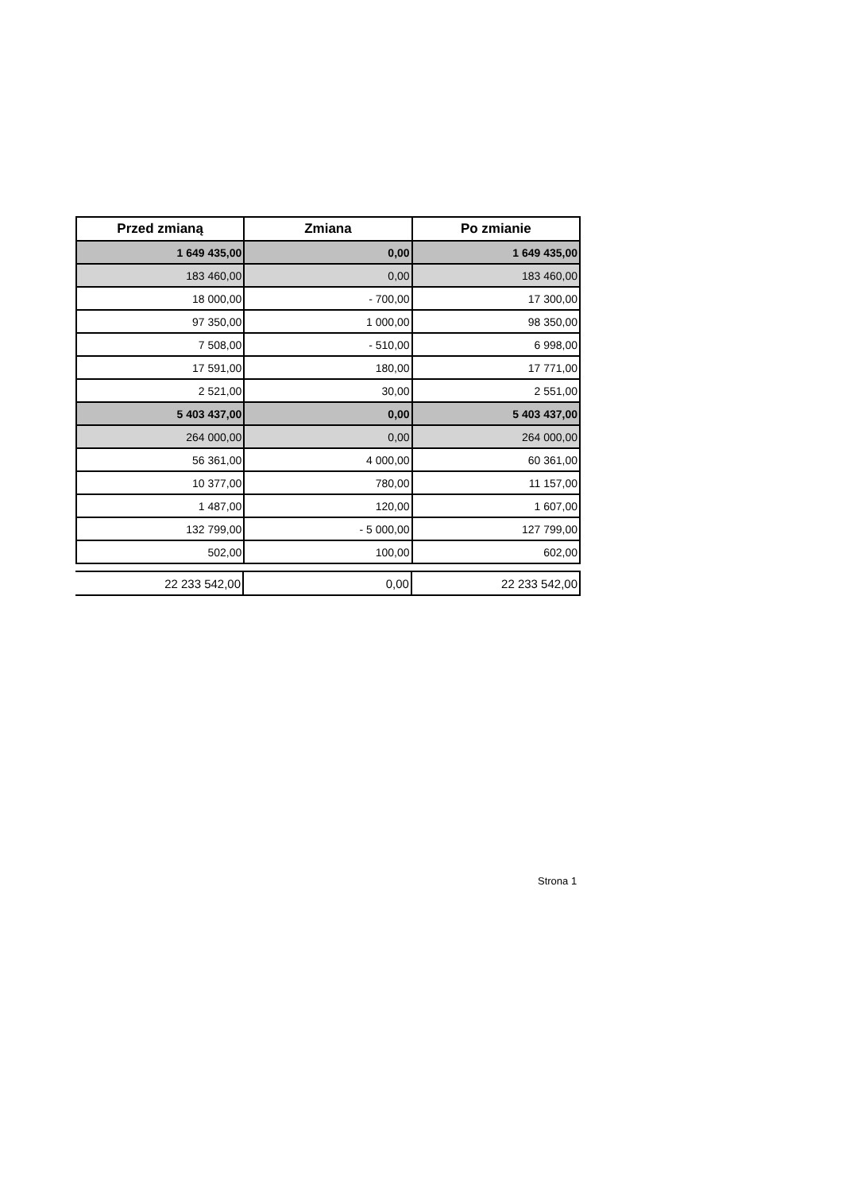| Przed zmianą | Zmiana | Po zmianie |
| --- | --- | --- |
| 1 649 435,00 | 0,00 | 1 649 435,00 |
| 183 460,00 | 0,00 | 183 460,00 |
| 18 000,00 | - 700,00 | 17 300,00 |
| 97 350,00 | 1 000,00 | 98 350,00 |
| 7 508,00 | - 510,00 | 6 998,00 |
| 17 591,00 | 180,00 | 17 771,00 |
| 2 521,00 | 30,00 | 2 551,00 |
| 5 403 437,00 | 0,00 | 5 403 437,00 |
| 264 000,00 | 0,00 | 264 000,00 |
| 56 361,00 | 4 000,00 | 60 361,00 |
| 10 377,00 | 780,00 | 11 157,00 |
| 1 487,00 | 120,00 | 1 607,00 |
| 132 799,00 | - 5 000,00 | 127 799,00 |
| 502,00 | 100,00 | 602,00 |
| 22 233 542,00 | 0,00 | 22 233 542,00 |
Strona 1